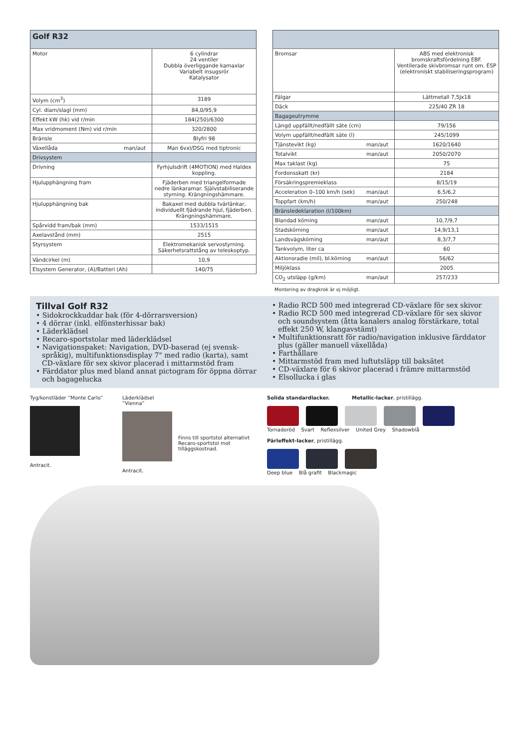| Golf R32 | |
| --- | --- |
| Motor | 6 cylindrar 24 ventiler Dubbla överliggande kamaxlar Variabelt insugsrör Katalysator |
| Volym (cm<sup>3</sup>) | 3189 |
| Cyl. diam/slagl (mm) | 84,0/95,9 |
| Effekt kW (hk) vid r/min | 184(250)/6300 |
| Max vridmoment (Nm) vid r/min | 320/2800 |
| Bränsle | Blyfri 98 |
| Växellåda man/aut | Man 6vxl/DSG med tiptronic |
| Drivsystem | |
| Drivning | Fyrhjulsdrift (4MOTION) med Haldex koppling. |
| Hjulupphängning fram | Fjäderben med triangelformade nedre länkaramar. Självstabiliserande styrning. Krängningshämmare. |
| Hjulupphängning bak | Bakaxel med dubbla tvärlänkar, individuellt fjädrande hjul, fjäderben. Krängningshämmare. |
| Spårvidd fram/bak (mm) | 1533/1515 |
| Axelavstånd (mm) | 2515 |
| Styrsystem | Elektromekanisk servostyrning. Säkerhetsrattstång av teleskoptyp. |
| Vändcirkel (m) | 10,9 |
| Elsystem Generator, (A)/Batteri (Ah) | 140/75 |
| Bromsar | ABS med elektronisk bromskraftsfördelning EBF. Ventilerade skivbromsar runt om. ESP (elektroniskt stabiliseringsprogram) |
| Fälgar | Lättmetall 7,5Jx18 |
| Däck | 225/40 ZR 18 |
| Bagageutrymme | |
| Längd uppfällt/nedfällt säte (cm) | 79/156 |
| Volym uppfällt/nedfällt säte (l) | 245/1099 |
| Tjänstevikt (kg) man/aut | 1620/1640 |
| Totalvikt man/aut | 2050/2070 |
| Max taklast (kg) | 75 |
| Fordonsskatt (kr) | 2184 |
| Försäkringspremieklass | 8/15/19 |
| Acceleration 0–100 km/h (sek) man/aut | 6,5/6,2 |
| Toppfart (km/h) man/aut | 250/248 |
| Bränsledeklaration (l/100km) | |
| Blandad körning man/aut | 10,7/9,7 |
| Stadskörning man/aut | 14,9/13,1 |
| Landsvägskörning man/aut | 8,3/7,7 |
| Tankvolym, liter ca | 60 |
| Aktionsradie (mil), bl.körning man/aut | 56/62 |
| Miljöklass | 2005 |
| CO<sub>2</sub> utsläpp (g/km) man/aut | 257/233 |
Montering av dragkrok är ej möjligt.
Tillval Golf R32
• Sidokrockkuddar bak (för 4-dörrarsversion)
• 4 dörrar (inkl. elfönsterhissar bak)
• Läderklädsel
• Recaro-sportstolar med läderklädsel
• Navigationspaket: Navigation, DVD-baserad (ej svensk-språkig), multifunktionsdisplay 7" med radio (karta), samt CD-växlare för sex skivor placerad i mittarmstöd fram
• Färddator plus med bland annat pictogram för öppna dörrar och bagagelucka
• Radio RCD 500 med integrerad CD-växlare för sex skivor
• Radio RCD 500 med integrerad CD-växlare för sex skivor och soundsystem (åtta kanalers analog förstärkare, total effekt 250 W, klangavstämt)
• Multifunktionsratt för radio/navigation inklusive färddator plus (gäller manuell växellåda)
• Farthållare
• Mittarmstöd fram med luftutsläpp till baksätet
• CD-växlare för 6 skivor placerad i främre mittarmstöd
• Elsollucka i glas
Tyg/konstläder ”Monte Carlo”
Antracit.
Läderklädsel ”Vienna”
Antracit.
Finns till sportstol alternativt Recaro-sportstol mot tilläggskostnad.
Solida standardlacker. Metallic-lacker, pristillägg.
Tornadoröd Svart Reflexsilver United Grey Shadowblå
Pärleffekt-lacker, pristillägg.
Deep blue Blå grafit Blackmagic